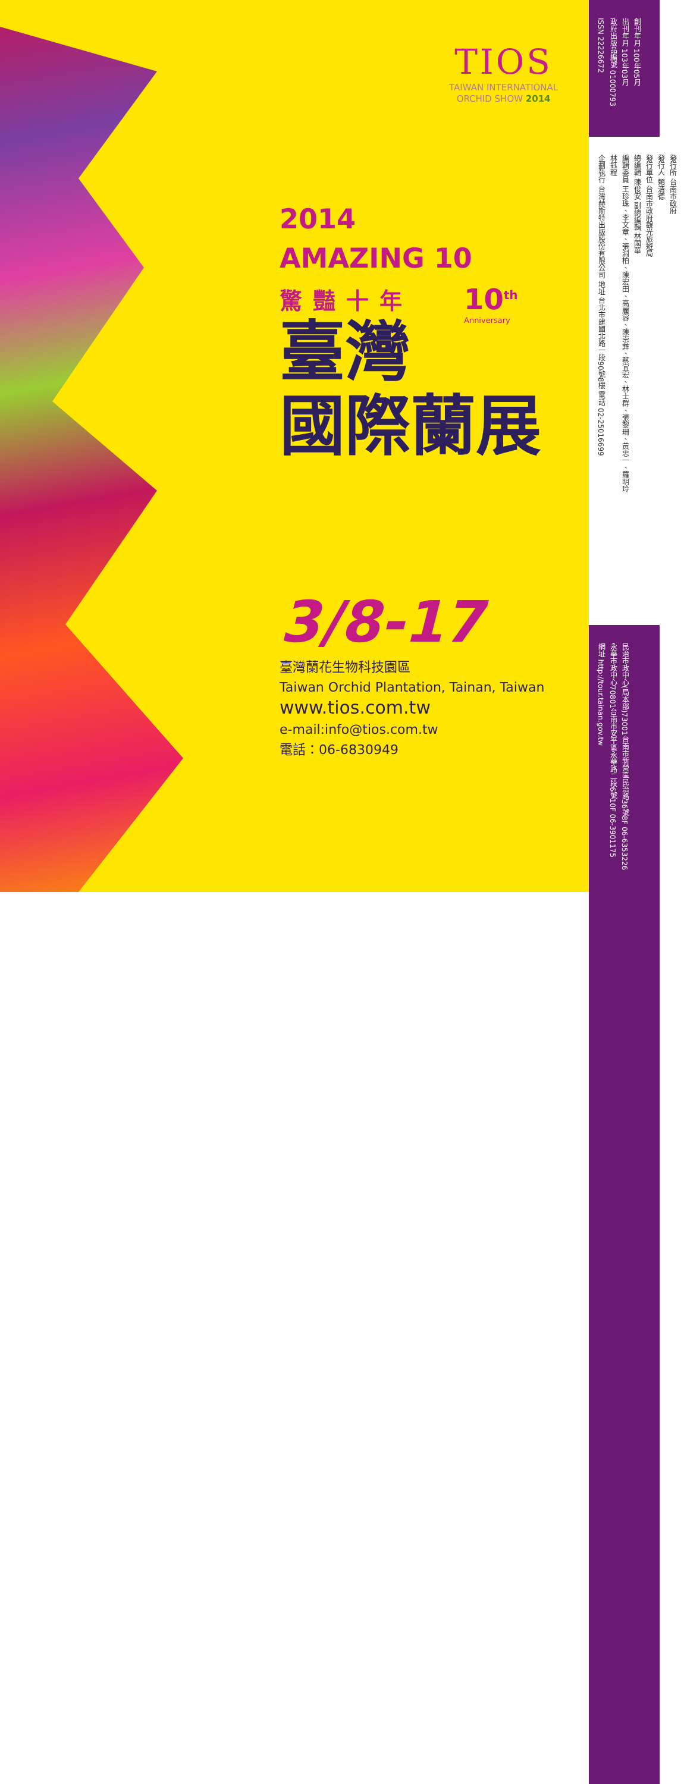TIOS
TAIWAN INTERNATIONAL
ORCHID SHOW 2014
10<sup>th</sup>
Anniversary
2014
AMAZING 10
驚豔十年
臺灣
國際蘭展
3/8-17
臺灣蘭花生物科技園區
Taiwan Orchid Plantation, Tainan, Taiwan
www.tios.com.tw
e-mail:info@tios.com.tw
電話：06-6830949
創刊年月 100年05月
出刊年月 103年03月
政府出版品編號 01000793
ISSN 22226672
發行所 台南市政府
發行人 賴清德
發行單位 台南市政府觀光旅遊局
總編輯 陳俊安 副總編輯 林國華
編輯委員 王珍珠、李文章、張淵柏、陳宏田、高麗容、陳崇彝、蔡宜宏、林士群、張黎珊、黃忠一、羅明玲
林鈺程
企劃執行 台灣赫斯特出版股份有限公司 地址 台北市建國北路一段90號8樓 電話 02-25016699
民治市政中心(局本部)73001台南市新營區民治路36號8F 06-6353226
永華市政中心70801台南市安平區永華路二段6號10F 06-3901175
網址 http://tour.tainan.gov.tw